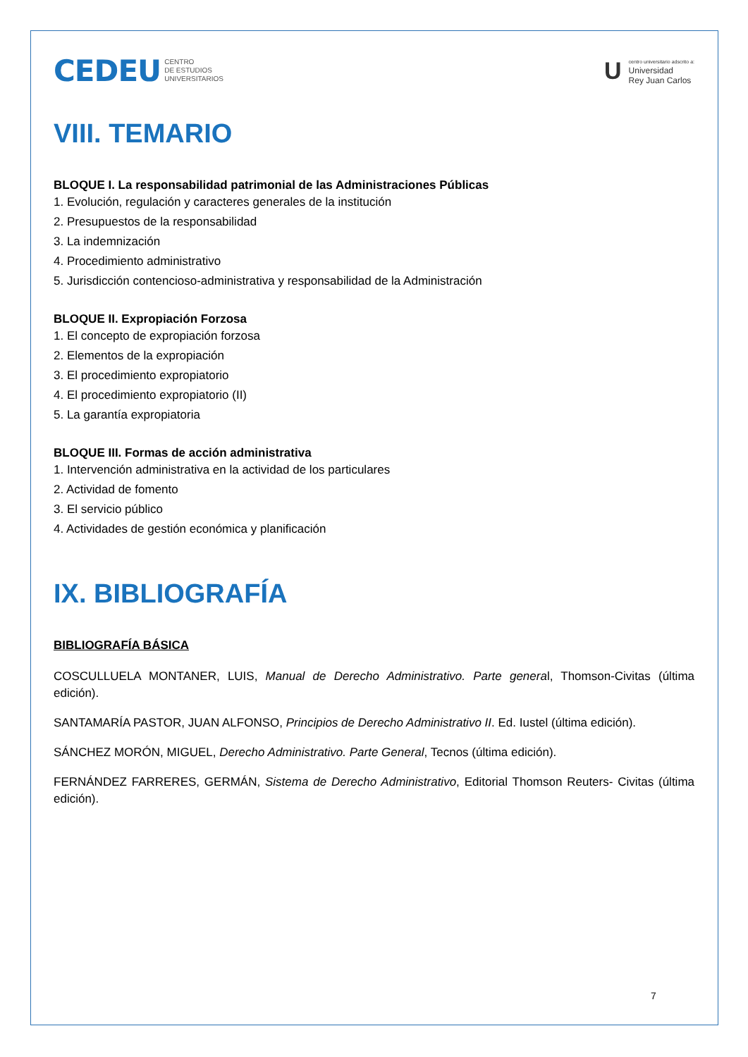CEDEU CENTRO
DE ESTUDIOS
UNIVERSITARIOS
U
centro universitario adscrito a:
Universidad
Rey Juan Carlos
VIII. TEMARIO
BLOQUE I. La responsabilidad patrimonial de las Administraciones Públicas
1. Evolución, regulación y caracteres generales de la institución
2. Presupuestos de la responsabilidad
3. La indemnización
4. Procedimiento administrativo
5. Jurisdicción contencioso-administrativa y responsabilidad de la Administración
BLOQUE II. Expropiación Forzosa
1. El concepto de expropiación forzosa
2. Elementos de la expropiación
3. El procedimiento expropiatorio
4. El procedimiento expropiatorio (II)
5. La garantía expropiatoria
BLOQUE III. Formas de acción administrativa
1. Intervención administrativa en la actividad de los particulares
2. Actividad de fomento
3. El servicio público
4. Actividades de gestión económica y planificación
IX. BIBLIOGRAFÍA
BIBLIOGRAFÍA BÁSICA
COSCULLUELA MONTANER, LUIS, Manual de Derecho Administrativo. Parte general, Thomson-Civitas (última edición).
SANTAMARÍA PASTOR, JUAN ALFONSO, Principios de Derecho Administrativo II. Ed. Iustel (última edición).
SÁNCHEZ MORÓN, MIGUEL, Derecho Administrativo. Parte General, Tecnos (última edición).
FERNÁNDEZ FARRERES, GERMÁN, Sistema de Derecho Administrativo, Editorial Thomson Reuters- Civitas (última edición).
7